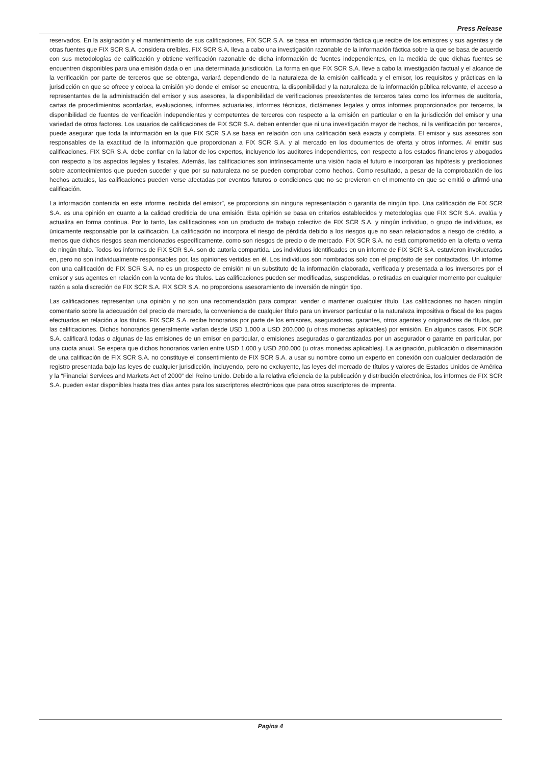Press Release
reservados. En la asignación y el mantenimiento de sus calificaciones, FIX SCR S.A. se basa en información fáctica que recibe de los emisores y sus agentes y de otras fuentes que FIX SCR S.A. considera creíbles. FIX SCR S.A. lleva a cabo una investigación razonable de la información fáctica sobre la que se basa de acuerdo con sus metodologías de calificación y obtiene verificación razonable de dicha información de fuentes independientes, en la medida de que dichas fuentes se encuentren disponibles para una emisión dada o en una determinada jurisdicción. La forma en que FIX SCR S.A. lleve a cabo la investigación factual y el alcance de la verificación por parte de terceros que se obtenga, variará dependiendo de la naturaleza de la emisión calificada y el emisor, los requisitos y prácticas en la jurisdicción en que se ofrece y coloca la emisión y/o donde el emisor se encuentra, la disponibilidad y la naturaleza de la información pública relevante, el acceso a representantes de la administración del emisor y sus asesores, la disponibilidad de verificaciones preexistentes de terceros tales como los informes de auditoría, cartas de procedimientos acordadas, evaluaciones, informes actuariales, informes técnicos, dictámenes legales y otros informes proporcionados por terceros, la disponibilidad de fuentes de verificación independientes y competentes de terceros con respecto a la emisión en particular o en la jurisdicción del emisor y una variedad de otros factores. Los usuarios de calificaciones de FIX SCR S.A. deben entender que ni una investigación mayor de hechos, ni la verificación por terceros, puede asegurar que toda la información en la que FIX SCR S.A.se basa en relación con una calificación será exacta y completa. El emisor y sus asesores son responsables de la exactitud de la información que proporcionan a FIX SCR S.A. y al mercado en los documentos de oferta y otros informes. Al emitir sus calificaciones, FIX SCR S.A. debe confiar en la labor de los expertos, incluyendo los auditores independientes, con respecto a los estados financieros y abogados con respecto a los aspectos legales y fiscales. Además, las calificaciones son intrínsecamente una visión hacia el futuro e incorporan las hipótesis y predicciones sobre acontecimientos que pueden suceder y que por su naturaleza no se pueden comprobar como hechos. Como resultado, a pesar de la comprobación de los hechos actuales, las calificaciones pueden verse afectadas por eventos futuros o condiciones que no se previeron en el momento en que se emitió o afirmó una calificación.
La información contenida en este informe, recibida del emisor”, se proporciona sin ninguna representación o garantía de ningún tipo. Una calificación de FIX SCR S.A. es una opinión en cuanto a la calidad crediticia de una emisión. Esta opinión se basa en criterios establecidos y metodologías que FIX SCR S.A. evalúa y actualiza en forma continua. Por lo tanto, las calificaciones son un producto de trabajo colectivo de FIX SCR S.A. y ningún individuo, o grupo de individuos, es únicamente responsable por la calificación. La calificación no incorpora el riesgo de pérdida debido a los riesgos que no sean relacionados a riesgo de crédito, a menos que dichos riesgos sean mencionados específicamente, como son riesgos de precio o de mercado. FIX SCR S.A. no está comprometido en la oferta o venta de ningún título. Todos los informes de FIX SCR S.A. son de autoría compartida. Los individuos identificados en un informe de FIX SCR S.A. estuvieron involucrados en, pero no son individualmente responsables por, las opiniones vertidas en él. Los individuos son nombrados solo con el propósito de ser contactados. Un informe con una calificación de FIX SCR S.A. no es un prospecto de emisión ni un substituto de la información elaborada, verificada y presentada a los inversores por el emisor y sus agentes en relación con la venta de los títulos. Las calificaciones pueden ser modificadas, suspendidas, o retiradas en cualquier momento por cualquier razón a sola discreción de FIX SCR S.A. FIX SCR S.A. no proporciona asesoramiento de inversión de ningún tipo.
Las calificaciones representan una opinión y no son una recomendación para comprar, vender o mantener cualquier título. Las calificaciones no hacen ningún comentario sobre la adecuación del precio de mercado, la conveniencia de cualquier título para un inversor particular o la naturaleza impositiva o fiscal de los pagos efectuados en relación a los títulos. FIX SCR S.A. recibe honorarios por parte de los emisores, aseguradores, garantes, otros agentes y originadores de títulos, por las calificaciones. Dichos honorarios generalmente varían desde USD 1.000 a USD 200.000 (u otras monedas aplicables) por emisión. En algunos casos, FIX SCR S.A. calificará todas o algunas de las emisiones de un emisor en particular, o emisiones aseguradas o garantizadas por un asegurador o garante en particular, por una cuota anual. Se espera que dichos honorarios varíen entre USD 1.000 y USD 200.000 (u otras monedas aplicables). La asignación, publicación o diseminación de una calificación de FIX SCR S.A. no constituye el consentimiento de FIX SCR S.A. a usar su nombre como un experto en conexión con cualquier declaración de registro presentada bajo las leyes de cualquier jurisdicción, incluyendo, pero no excluyente, las leyes del mercado de títulos y valores de Estados Unidos de América y la “Financial Services and Markets Act of 2000” del Reino Unido. Debido a la relativa eficiencia de la publicación y distribución electrónica, los informes de FIX SCR S.A. pueden estar disponibles hasta tres días antes para los suscriptores electrónicos que para otros suscriptores de imprenta.
Pagina 4